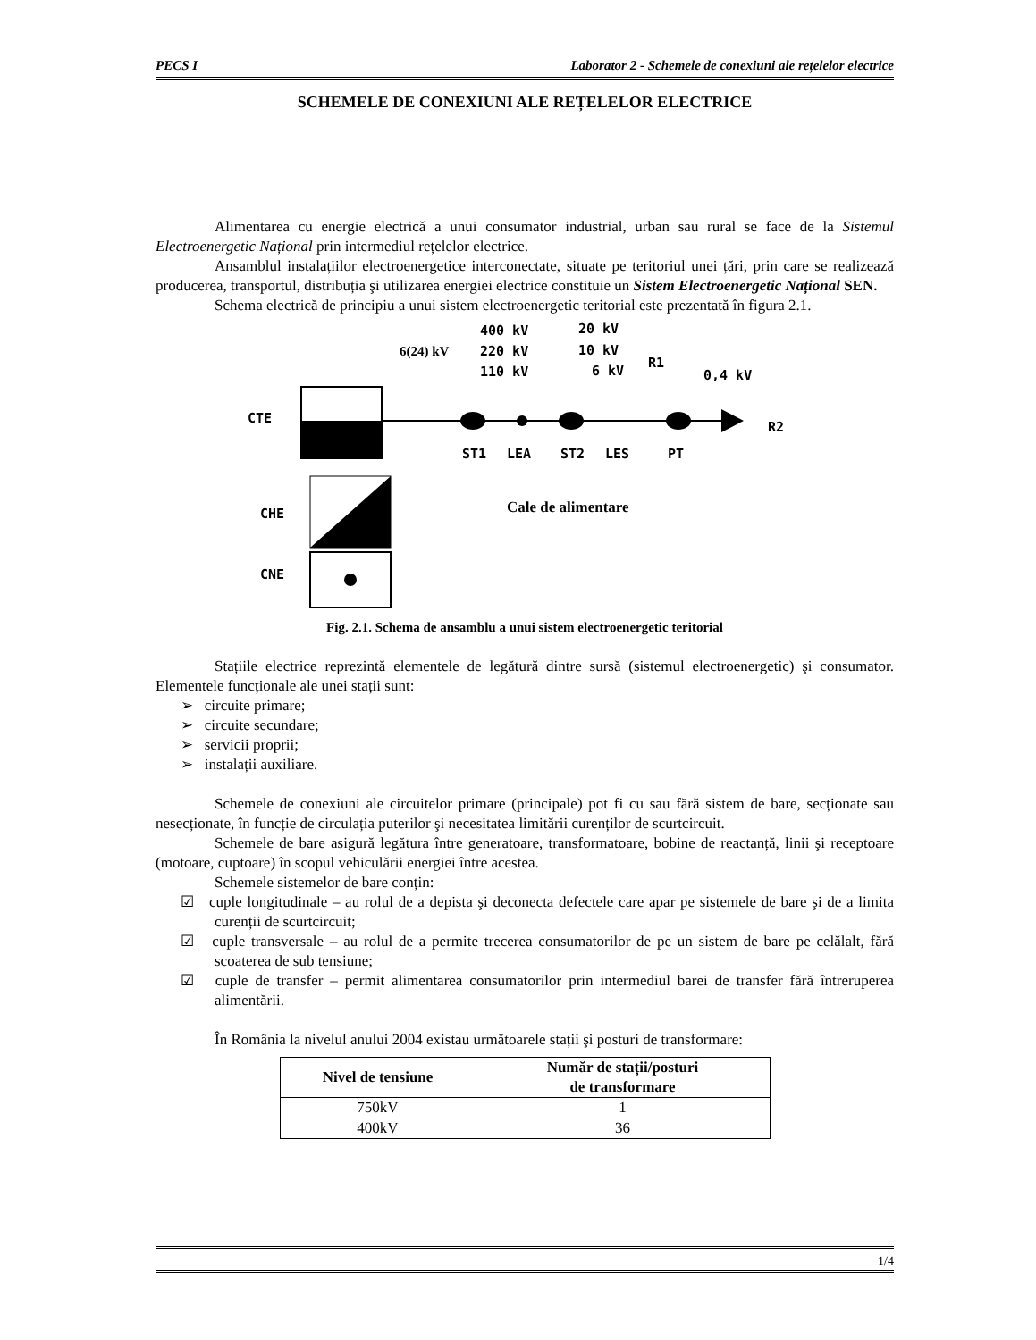PECS I Laborator 2 - Schemele de conexiuni ale rețelelor electrice
SCHEMELE DE CONEXIUNI ALE REȚELELOR ELECTRICE
Alimentarea cu energie electrică a unui consumator industrial, urban sau rural se face de la Sistemul Electroenergetic Național prin intermediul rețelelor electrice.
Ansamblul instalațiilor electroenergetice interconectate, situate pe teritoriul unei țări, prin care se realizează producerea, transportul, distribuția şi utilizarea energiei electrice constituie un Sistem Electroenergetic Național SEN.
Schema electrică de principiu a unui sistem electroenergetic teritorial este prezentată în figura 2.1.
400 kV
20 kV
6(24) kV
220 kV
10 kV
110 kV
6 kV
R1
0,4 kV
CTE
ST1
LEA
ST2
LES
PT
R2
CHE
CNE
Cale de alimentare
Fig. 2.1. Schema de ansamblu a unui sistem electroenergetic teritorial
Stațiile electrice reprezintă elementele de legătură dintre sursă (sistemul electroenergetic) şi consumator. Elementele funcționale ale unei stații sunt:
➢ circuite primare;
➢ circuite secundare;
➢ servicii proprii;
➢ instalații auxiliare.
Schemele de conexiuni ale circuitelor primare (principale) pot fi cu sau fără sistem de bare, secționate sau nesecționate, în funcție de circulația puterilor şi necesitatea limitării curenților de scurtcircuit.
Schemele de bare asigură legătura între generatoare, transformatoare, bobine de reactanță, linii şi receptoare (motoare, cuptoare) în scopul vehiculării energiei între acestea.
Schemele sistemelor de bare conțin:
☑ cuple longitudinale – au rolul de a depista şi deconecta defectele care apar pe sistemele de bare şi de a limita curenții de scurtcircuit;
☑ cuple transversale – au rolul de a permite trecerea consumatorilor de pe un sistem de bare pe celălalt, fără scoaterea de sub tensiune;
☑ cuple de transfer – permit alimentarea consumatorilor prin intermediul barei de transfer fără întreruperea alimentării.
În România la nivelul anului 2004 existau următoarele stații şi posturi de transformare:
| Nivel de tensiune | Număr de stații/posturi de transformare |
| --- | --- |
| 750kV | 1 |
| 400kV | 36 |
1/4